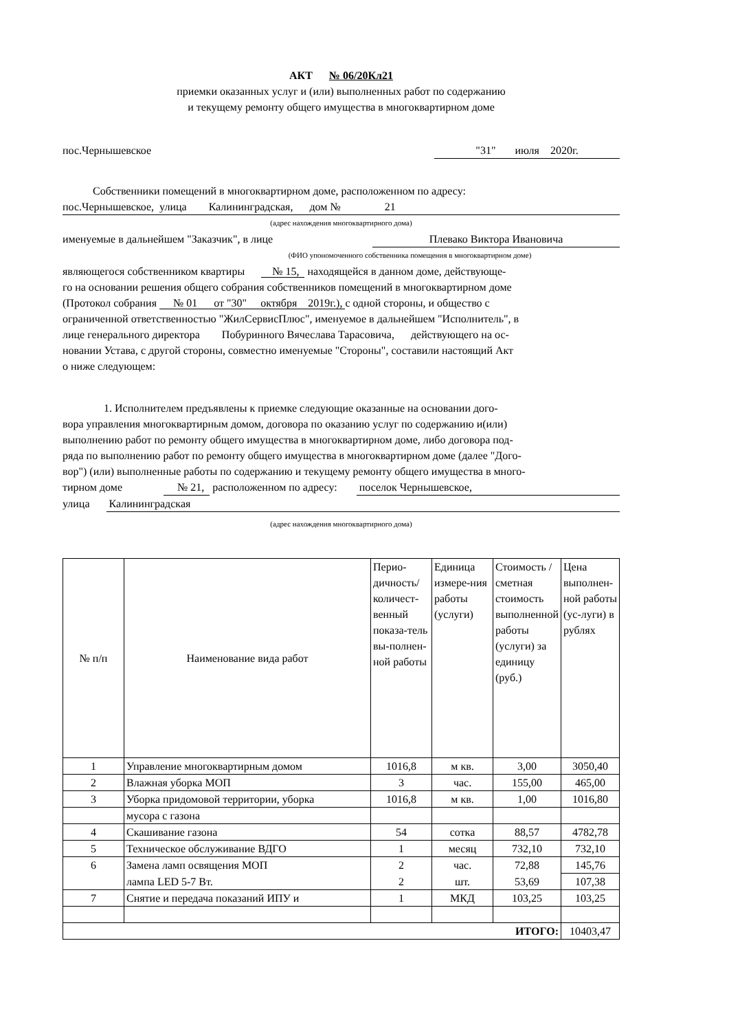АКТ № 06/20Кл21
приемки оказанных услуг и (или) выполненных работ по содержанию
и текущему ремонту общего имущества в многоквартирном доме
пос.Чернышевское "31" июля 2020г.
Собственники помещений в многоквартирном доме, расположенном по адресу:
пос.Чернышевское, улица Калининградская, дом № 21
(адрес нахождения многоквартирного дома)
именуемые в дальнейшем "Заказчик", в лице Плевако Виктора Ивановича
(ФИО упономоченного собственника помещения в многоквартирном доме)
являющегося собственником квартиры № 15, находящейся в данном доме, действующе-
го на основании решения общего собрания собственников помещений в многоквартирном доме
(Протокол собрания № 01 от "30" октября 2019г.), с одной стороны, и общество с
ограниченной ответственностью "ЖилСервисПлюс", именуемое в дальнейшем "Исполнитель", в
лице генерального директора Побуринного Вячеслава Тарасовича, действующего на ос-
новании Устава, с другой стороны, совместно именуемые "Стороны", составили настоящий Акт
о ниже следующем:
1. Исполнителем предъявлены к приемке следующие оказанные на основании дого-
вора управления многоквартирным домом, договора по оказанию услуг по содержанию и(или)
выполнению работ по ремонту общего имущества в многоквартирном доме, либо договора под-
ряда по выполнению работ по ремонту общего имущества в многоквартирном доме (далее "Дого-
вор") (или) выполненные работы по содержанию и текущему ремонту общего имущества в много-
тирном доме № 21, расположенном по адресу: поселок Чернышевское,
улица Калининградская
(адрес нахождения многоквартирного дома)
| № п/п | Наименование вида работ | Перио-дичность/количест-венный показа-тель вы-полнен-ной работы | Единица измере-ния работы (услуги) | Стоимость / сметная стоимость выполненной работы (услуги) за единицу (руб.) | Цена выполнен-ной работы (ус-луги) в рублях |
| --- | --- | --- | --- | --- | --- |
| 1 | Управление многоквартирным домом | 1016,8 | м кв. | 3,00 | 3050,40 |
| 2 | Влажная уборка МОП | 3 | час. | 155,00 | 465,00 |
| 3 | Уборка придомовой территории, уборка | 1016,8 | м кв. | 1,00 | 1016,80 |
| | мусора с газона | | | | |
| 4 | Скашивание газона | 54 | сотка | 88,57 | 4782,78 |
| 5 | Техническое обслуживание ВДГО | 1 | месяц | 732,10 | 732,10 |
| 6 | Замена ламп освящения МОП | 2 | час. | 72,88 | 145,76 |
| | лампа LED 5-7 Вт. | 2 | шт. | 53,69 | 107,38 |
| 7 | Снятие и передача показаний ИПУ и | 1 | МКД | 103,25 | 103,25 |
| ИТОГО: | | | | | 10403,47 |